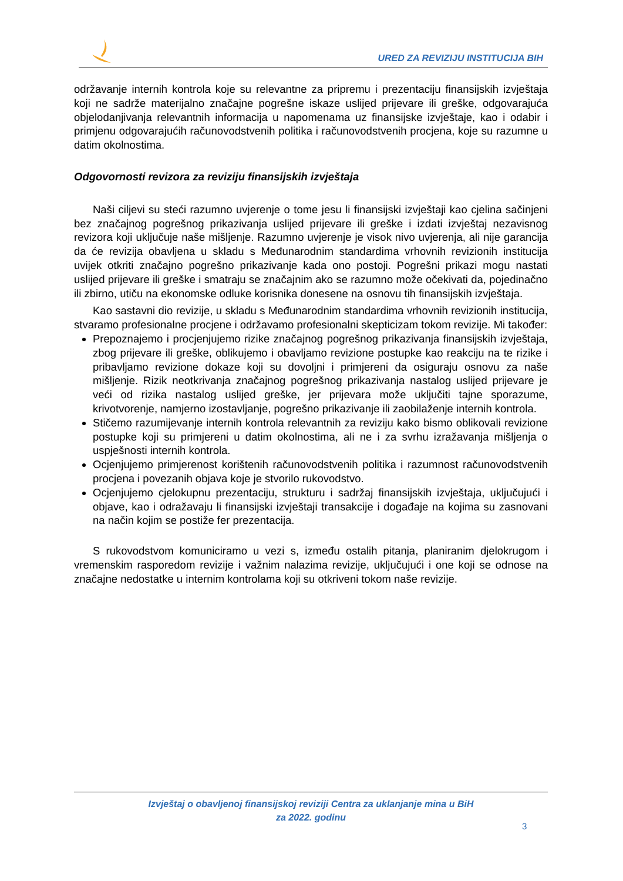URED ZA REVIZIJU INSTITUCIJA BIH
održavanje internih kontrola koje su relevantne za pripremu i prezentaciju finansijskih izvještaja koji ne sadrže materijalno značajne pogrešne iskaze uslijed prijevare ili greške, odgovarajuća objelodanjivanja relevantnih informacija u napomenama uz finansijske izvještaje, kao i odabir i primjenu odgovarajućih računovodstvenih politika i računovodstvenih procjena, koje su razumne u datim okolnostima.
Odgovornosti revizora za reviziju finansijskih izvještaja
Naši ciljevi su steći razumno uvjerenje o tome jesu li finansijski izvještaji kao cjelina sačinjeni bez značajnog pogrešnog prikazivanja uslijed prijevare ili greške i izdati izvještaj nezavisnog revizora koji uključuje naše mišljenje. Razumno uvjerenje je visok nivo uvjerenja, ali nije garancija da će revizija obavljena u skladu s Međunarodnim standardima vrhovnih revizionih institucija uvijek otkriti značajno pogrešno prikazivanje kada ono postoji. Pogrešni prikazi mogu nastati uslijed prijevare ili greške i smatraju se značajnim ako se razumno može očekivati da, pojedinačno ili zbirno, utiču na ekonomske odluke korisnika donesene na osnovu tih finansijskih izvještaja.
Kao sastavni dio revizije, u skladu s Međunarodnim standardima vrhovnih revizionih institucija, stvaramo profesionalne procjene i održavamo profesionalni skepticizam tokom revizije. Mi također:
Prepoznajemo i procjenjujemo rizike značajnog pogrešnog prikazivanja finansijskih izvještaja, zbog prijevare ili greške, oblikujemo i obavljamo revizione postupke kao reakciju na te rizike i pribavljamo revizione dokaze koji su dovoljni i primjereni da osiguraju osnovu za naše mišljenje. Rizik neotkrivanja značajnog pogrešnog prikazivanja nastalog uslijed prijevare je veći od rizika nastalog uslijed greške, jer prijevara može uključiti tajne sporazume, krivotvorenje, namjerno izostavljanje, pogrešno prikazivanje ili zaobilaženje internih kontrola.
Stičemo razumijevanje internih kontrola relevantnih za reviziju kako bismo oblikovali revizione postupke koji su primjereni u datim okolnostima, ali ne i za svrhu izražavanja mišljenja o uspješnosti internih kontrola.
Ocjenjujemo primjerenost korištenih računovodstvenih politika i razumnost računovodstvenih procjena i povezanih objava koje je stvorilo rukovodstvo.
Ocjenjujemo cjelokupnu prezentaciju, strukturu i sadržaj finansijskih izvještaja, uključujući i objave, kao i odražavaju li finansijski izvještaji transakcije i događaje na kojima su zasnovani na način kojim se postiže fer prezentacija.
S rukovodstvom komuniciramo u vezi s, između ostalih pitanja, planiranim djelokrugom i vremenskim rasporedom revizije i važnim nalazima revizije, uključujući i one koji se odnose na značajne nedostatke u internim kontrolama koji su otkriveni tokom naše revizije.
Izvještaj o obavljenoj finansijskoj reviziji Centra za uklanjanje mina u BiH
za 2022. godinu
3